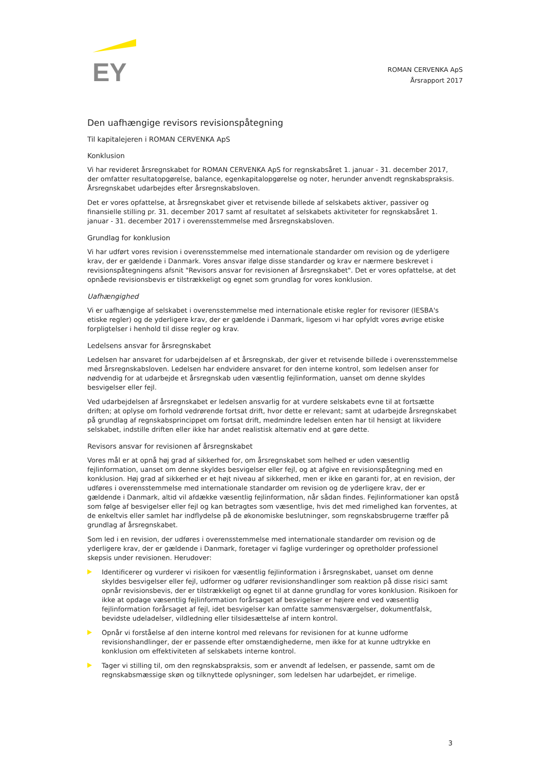EY
ROMAN CERVENKA ApS
Årsrapport 2017
Den uafhængige revisors revisionspåtegning
Til kapitalejeren i ROMAN CERVENKA ApS
Konklusion
Vi har revideret årsregnskabet for ROMAN CERVENKA ApS for regnskabsåret 1. januar - 31. december 2017, der omfatter resultatopgørelse, balance, egenkapitalopgørelse og noter, herunder anvendt regnskabspraksis. Årsregnskabet udarbejdes efter årsregnskabsloven.
Det er vores opfattelse, at årsregnskabet giver et retvisende billede af selskabets aktiver, passiver og finansielle stilling pr. 31. december 2017 samt af resultatet af selskabets aktiviteter for regnskabsåret 1. januar - 31. december 2017 i overensstemmelse med årsregnskabsloven.
Grundlag for konklusion
Vi har udført vores revision i overensstemmelse med internationale standarder om revision og de yderligere krav, der er gældende i Danmark. Vores ansvar ifølge disse standarder og krav er nærmere beskrevet i revisionspåtegningens afsnit "Revisors ansvar for revisionen af årsregnskabet". Det er vores opfattelse, at det opnåede revisionsbevis er tilstrækkeligt og egnet som grundlag for vores konklusion.
Uafhængighed
Vi er uafhængige af selskabet i overensstemmelse med internationale etiske regler for revisorer (IESBA's etiske regler) og de yderligere krav, der er gældende i Danmark, ligesom vi har opfyldt vores øvrige etiske forpligtelser i henhold til disse regler og krav.
Ledelsens ansvar for årsregnskabet
Ledelsen har ansvaret for udarbejdelsen af et årsregnskab, der giver et retvisende billede i overensstemmelse med årsregnskabsloven. Ledelsen har endvidere ansvaret for den interne kontrol, som ledelsen anser for nødvendig for at udarbejde et årsregnskab uden væsentlig fejlinformation, uanset om denne skyldes besvigelser eller fejl.
Ved udarbejdelsen af årsregnskabet er ledelsen ansvarlig for at vurdere selskabets evne til at fortsætte driften; at oplyse om forhold vedrørende fortsat drift, hvor dette er relevant; samt at udarbejde årsregnskabet på grundlag af regnskabsprincippet om fortsat drift, medmindre ledelsen enten har til hensigt at likvidere selskabet, indstille driften eller ikke har andet realistisk alternativ end at gøre dette.
Revisors ansvar for revisionen af årsregnskabet
Vores mål er at opnå høj grad af sikkerhed for, om årsregnskabet som helhed er uden væsentlig fejlinformation, uanset om denne skyldes besvigelser eller fejl, og at afgive en revisionspåtegning med en konklusion. Høj grad af sikkerhed er et højt niveau af sikkerhed, men er ikke en garanti for, at en revision, der udføres i overensstemmelse med internationale standarder om revision og de yderligere krav, der er gældende i Danmark, altid vil afdække væsentlig fejlinformation, når sådan findes. Fejlinformationer kan opstå som følge af besvigelser eller fejl og kan betragtes som væsentlige, hvis det med rimelighed kan forventes, at de enkeltvis eller samlet har indflydelse på de økonomiske beslutninger, som regnskabsbrugerne træffer på grundlag af årsregnskabet.
Som led i en revision, der udføres i overensstemmelse med internationale standarder om revision og de yderligere krav, der er gældende i Danmark, foretager vi faglige vurderinger og opretholder professionel skepsis under revisionen. Herudover:
Identificerer og vurderer vi risikoen for væsentlig fejlinformation i årsregnskabet, uanset om denne skyldes besvigelser eller fejl, udformer og udfører revisionshandlinger som reaktion på disse risici samt opnår revisionsbevis, der er tilstrækkeligt og egnet til at danne grundlag for vores konklusion. Risikoen for ikke at opdage væsentlig fejlinformation forårsaget af besvigelser er højere end ved væsentlig fejlinformation forårsaget af fejl, idet besvigelser kan omfatte sammensværgelser, dokumentfalsk, bevidste udeladelser, vildledning eller tilsidesættelse af intern kontrol.
Opnår vi forståelse af den interne kontrol med relevans for revisionen for at kunne udforme revisionshandlinger, der er passende efter omstændighederne, men ikke for at kunne udtrykke en konklusion om effektiviteten af selskabets interne kontrol.
Tager vi stilling til, om den regnskabspraksis, som er anvendt af ledelsen, er passende, samt om de regnskabsmæssige skøn og tilknyttede oplysninger, som ledelsen har udarbejdet, er rimelige.
3